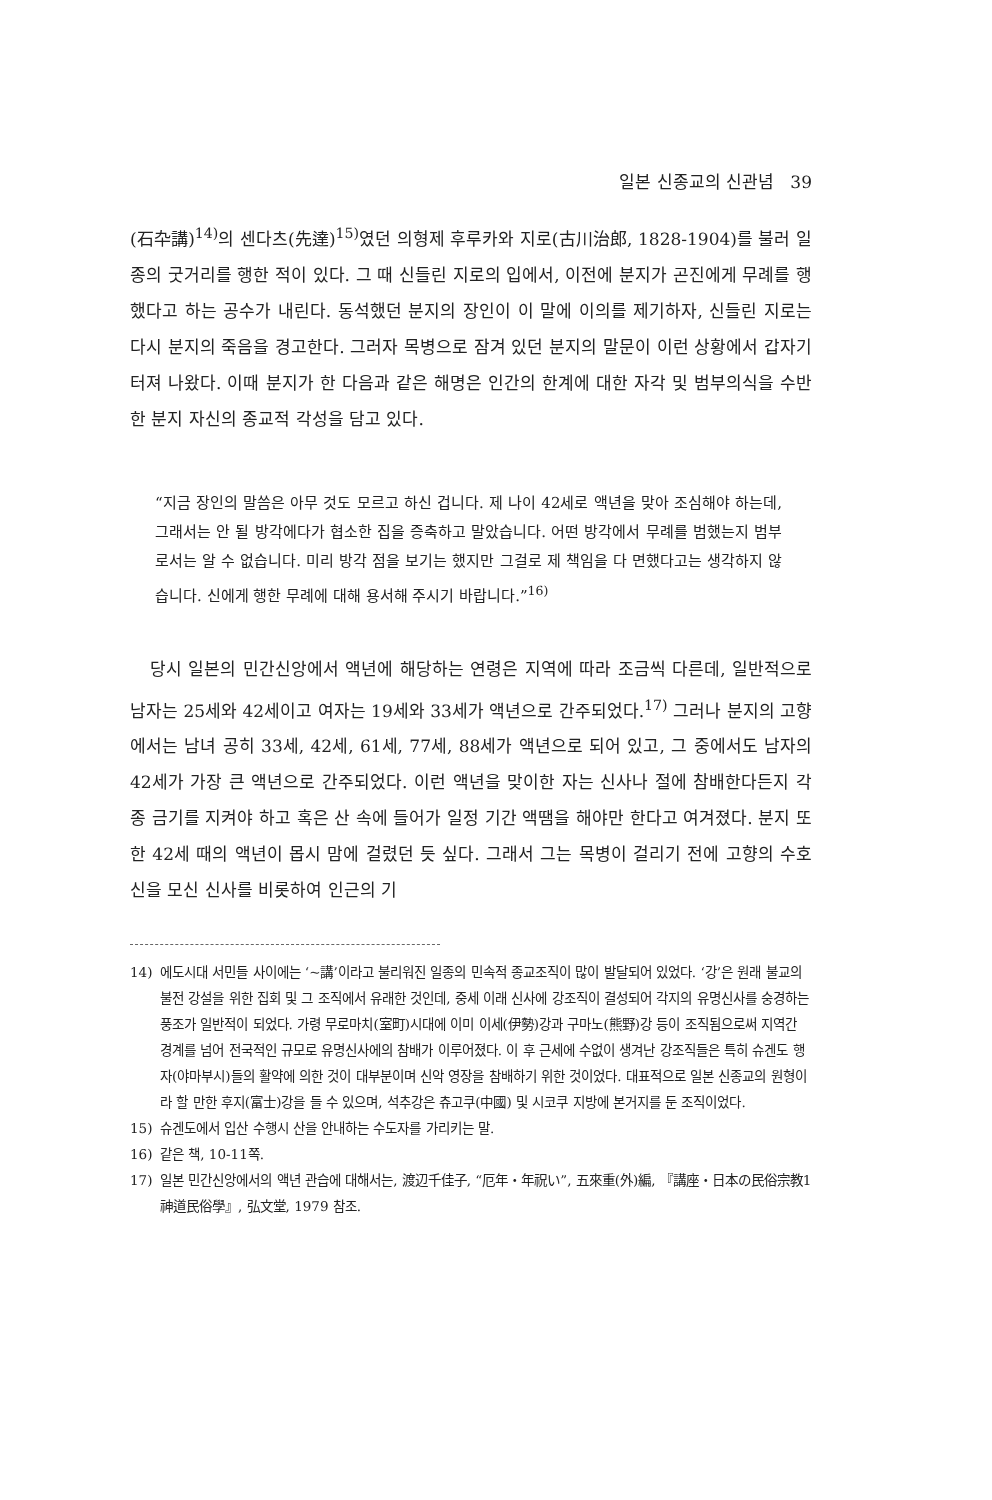일본 신종교의 신관념 39
(石卆講)<sup>14)</sup>의 센다츠(先達)<sup>15)</sup>였던 의형제 후루카와 지로(古川治郎, 1828-1904)를 불러 일종의 굿거리를 행한 적이 있다. 그 때 신들린 지로의 입에서, 이전에 분지가 곤진에게 무례를 행했다고 하는 공수가 내린다. 동석했던 분지의 장인이 이 말에 이의를 제기하자, 신들린 지로는 다시 분지의 죽음을 경고한다. 그러자 목병으로 잠겨 있던 분지의 말문이 이런 상황에서 갑자기 터져 나왔다. 이때 분지가 한 다음과 같은 해명은 인간의 한계에 대한 자각 및 범부의식을 수반한 분지 자신의 종교적 각성을 담고 있다.
“지금 장인의 말씀은 아무 것도 모르고 하신 겁니다. 제 나이 42세로 액년을 맞아 조심해야 하는데, 그래서는 안 될 방각에다가 협소한 집을 증축하고 말았습니다. 어떤 방각에서 무례를 범했는지 범부로서는 알 수 없습니다. 미리 방각 점을 보기는 했지만 그걸로 제 책임을 다 면했다고는 생각하지 않습니다. 신에게 행한 무례에 대해 용서해 주시기 바랍니다.”<sup>16)</sup>
당시 일본의 민간신앙에서 액년에 해당하는 연령은 지역에 따라 조금씩 다른데, 일반적으로 남자는 25세와 42세이고 여자는 19세와 33세가 액년으로 간주되었다.<sup>17)</sup> 그러나 분지의 고향에서는 남녀 공히 33세, 42세, 61세, 77세, 88세가 액년으로 되어 있고, 그 중에서도 남자의 42세가 가장 큰 액년으로 간주되었다. 이런 액년을 맞이한 자는 신사나 절에 참배한다든지 각종 금기를 지켜야 하고 혹은 산 속에 들어가 일정 기간 액땜을 해야만 한다고 여겨졌다. 분지 또한 42세 때의 액년이 몹시 맘에 걸렸던 듯 싶다. 그래서 그는 목병이 걸리기 전에 고향의 수호신을 모신 신사를 비롯하여 인근의 기
14) 에도시대 서민들 사이에는 ‘~講’이라고 불리워진 일종의 민속적 종교조직이 많이 발달되어 있었다. ‘강’은 원래 불교의 불전 강설을 위한 집회 및 그 조직에서 유래한 것인데, 중세 이래 신사에 강조직이 결성되어 각지의 유명신사를 숭경하는 풍조가 일반적이 되었다. 가령 무로마치(室町)시대에 이미 이세(伊勢)강과 구마노(熊野)강 등이 조직됨으로써 지역간 경계를 넘어 전국적인 규모로 유명신사에의 참배가 이루어졌다. 이 후 근세에 수없이 생겨난 강조직들은 특히 슈겐도 행자(야마부시)들의 활약에 의한 것이 대부분이며 신악 영장을 참배하기 위한 것이었다. 대표적으로 일본 신종교의 원형이라 할 만한 후지(富士)강을 들 수 있으며, 석추강은 츄고쿠(中國) 및 시코쿠 지방에 본거지를 둔 조직이었다.
15) 슈겐도에서 입산 수행시 산을 안내하는 수도자를 가리키는 말.
16) 같은 책, 10-11쪽.
17) 일본 민간신앙에서의 액년 관습에 대해서는, 渡辺千佳子, “厄年・年祝い”, 五來重(外)編, 『講座・日本の民俗宗教1 神道民俗學』, 弘文堂, 1979 참조.